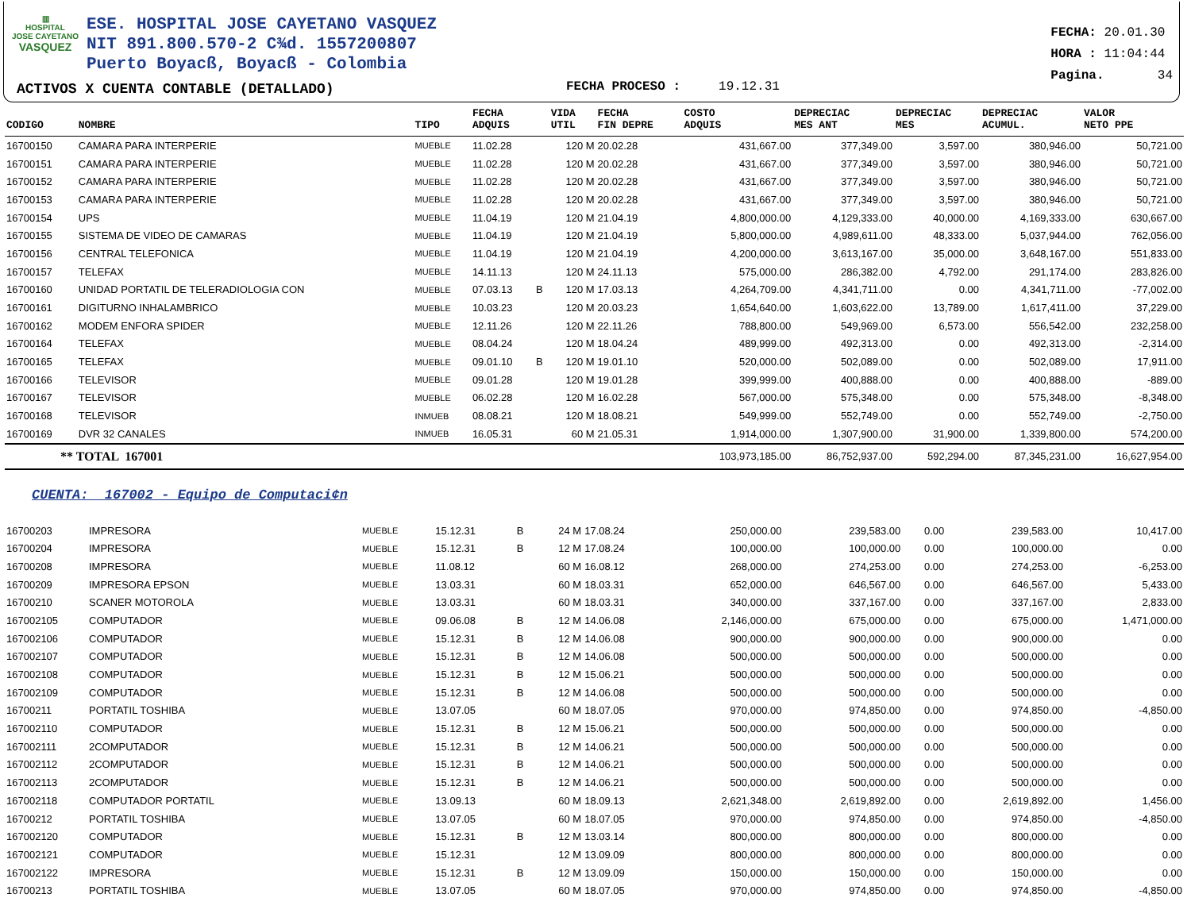▥
HOSPITAL
JOSE CAYETANO
VASQUEZ
ESE. HOSPITAL JOSE CAYETANO VASQUEZ
NIT 891.800.570-2 C¾d. 1557200807
Puerto Boyacß, Boyacß - Colombia
ACTIVOS X CUENTA CONTABLE (DETALLADO)
FECHA PROCESO : 19.12.31
FECHA: 20.01.30
HORA : 11:04:44
Pagina. 34
| CODIGO | NOMBRE | TIPO | FECHA ADQUIS | | VIDA UTIL | FECHA FIN DEPRE | COSTO ADQUIS | DEPRECIAC MES ANT | DEPRECIAC MES | DEPRECIAC ACUMUL. | VALOR NETO PPE |
| --- | --- | --- | --- | --- | --- | --- | --- | --- | --- | --- | --- |
| 16700150 | CAMARA PARA INTERPERIE | MUEBLE | 11.02.28 | | 120 M | 20.02.28 | 431,667.00 | 377,349.00 | 3,597.00 | 380,946.00 | 50,721.00 |
| 16700151 | CAMARA PARA INTERPERIE | MUEBLE | 11.02.28 | | 120 M | 20.02.28 | 431,667.00 | 377,349.00 | 3,597.00 | 380,946.00 | 50,721.00 |
| 16700152 | CAMARA PARA INTERPERIE | MUEBLE | 11.02.28 | | 120 M | 20.02.28 | 431,667.00 | 377,349.00 | 3,597.00 | 380,946.00 | 50,721.00 |
| 16700153 | CAMARA PARA INTERPERIE | MUEBLE | 11.02.28 | | 120 M | 20.02.28 | 431,667.00 | 377,349.00 | 3,597.00 | 380,946.00 | 50,721.00 |
| 16700154 | UPS | MUEBLE | 11.04.19 | | 120 M | 21.04.19 | 4,800,000.00 | 4,129,333.00 | 40,000.00 | 4,169,333.00 | 630,667.00 |
| 16700155 | SISTEMA DE VIDEO DE CAMARAS | MUEBLE | 11.04.19 | | 120 M | 21.04.19 | 5,800,000.00 | 4,989,611.00 | 48,333.00 | 5,037,944.00 | 762,056.00 |
| 16700156 | CENTRAL TELEFONICA | MUEBLE | 11.04.19 | | 120 M | 21.04.19 | 4,200,000.00 | 3,613,167.00 | 35,000.00 | 3,648,167.00 | 551,833.00 |
| 16700157 | TELEFAX | MUEBLE | 14.11.13 | | 120 M | 24.11.13 | 575,000.00 | 286,382.00 | 4,792.00 | 291,174.00 | 283,826.00 |
| 16700160 | UNIDAD PORTATIL DE TELERADIOLOGIA CON | MUEBLE | 07.03.13 | B | 120 M | 17.03.13 | 4,264,709.00 | 4,341,711.00 | 0.00 | 4,341,711.00 | -77,002.00 |
| 16700161 | DIGITURNO INHALAMBRICO | MUEBLE | 10.03.23 | | 120 M | 20.03.23 | 1,654,640.00 | 1,603,622.00 | 13,789.00 | 1,617,411.00 | 37,229.00 |
| 16700162 | MODEM ENFORA SPIDER | MUEBLE | 12.11.26 | | 120 M | 22.11.26 | 788,800.00 | 549,969.00 | 6,573.00 | 556,542.00 | 232,258.00 |
| 16700164 | TELEFAX | MUEBLE | 08.04.24 | | 120 M | 18.04.24 | 489,999.00 | 492,313.00 | 0.00 | 492,313.00 | -2,314.00 |
| 16700165 | TELEFAX | MUEBLE | 09.01.10 | B | 120 M | 19.01.10 | 520,000.00 | 502,089.00 | 0.00 | 502,089.00 | 17,911.00 |
| 16700166 | TELEVISOR | MUEBLE | 09.01.28 | | 120 M | 19.01.28 | 399,999.00 | 400,888.00 | 0.00 | 400,888.00 | -889.00 |
| 16700167 | TELEVISOR | MUEBLE | 06.02.28 | | 120 M | 16.02.28 | 567,000.00 | 575,348.00 | 0.00 | 575,348.00 | -8,348.00 |
| 16700168 | TELEVISOR | INMUEB | 08.08.21 | | 120 M | 18.08.21 | 549,999.00 | 552,749.00 | 0.00 | 552,749.00 | -2,750.00 |
| 16700169 | DVR 32 CANALES | INMUEB | 16.05.31 | | 60 M | 21.05.31 | 1,914,000.00 | 1,307,900.00 | 31,900.00 | 1,339,800.00 | 574,200.00 |
| ** TOTAL 167001 | | | | | | | 103,973,185.00 | 86,752,937.00 | 592,294.00 | 87,345,231.00 | 16,627,954.00 |
CUENTA: 167002 - Equipo de Computaci¢n
| 16700203 | IMPRESORA | MUEBLE | 15.12.31 | B | 24 M | 17.08.24 | 250,000.00 | 239,583.00 | 0.00 | 239,583.00 | 10,417.00 |
| 16700204 | IMPRESORA | MUEBLE | 15.12.31 | B | 12 M | 17.08.24 | 100,000.00 | 100,000.00 | 0.00 | 100,000.00 | 0.00 |
| 16700208 | IMPRESORA | MUEBLE | 11.08.12 | | 60 M | 16.08.12 | 268,000.00 | 274,253.00 | 0.00 | 274,253.00 | -6,253.00 |
| 16700209 | IMPRESORA EPSON | MUEBLE | 13.03.31 | | 60 M | 18.03.31 | 652,000.00 | 646,567.00 | 0.00 | 646,567.00 | 5,433.00 |
| 16700210 | SCANER MOTOROLA | MUEBLE | 13.03.31 | | 60 M | 18.03.31 | 340,000.00 | 337,167.00 | 0.00 | 337,167.00 | 2,833.00 |
| 167002105 | COMPUTADOR | MUEBLE | 09.06.08 | B | 12 M | 14.06.08 | 2,146,000.00 | 675,000.00 | 0.00 | 675,000.00 | 1,471,000.00 |
| 167002106 | COMPUTADOR | MUEBLE | 15.12.31 | B | 12 M | 14.06.08 | 900,000.00 | 900,000.00 | 0.00 | 900,000.00 | 0.00 |
| 167002107 | COMPUTADOR | MUEBLE | 15.12.31 | B | 12 M | 14.06.08 | 500,000.00 | 500,000.00 | 0.00 | 500,000.00 | 0.00 |
| 167002108 | COMPUTADOR | MUEBLE | 15.12.31 | B | 12 M | 15.06.21 | 500,000.00 | 500,000.00 | 0.00 | 500,000.00 | 0.00 |
| 167002109 | COMPUTADOR | MUEBLE | 15.12.31 | B | 12 M | 14.06.08 | 500,000.00 | 500,000.00 | 0.00 | 500,000.00 | 0.00 |
| 16700211 | PORTATIL TOSHIBA | MUEBLE | 13.07.05 | | 60 M | 18.07.05 | 970,000.00 | 974,850.00 | 0.00 | 974,850.00 | -4,850.00 |
| 167002110 | COMPUTADOR | MUEBLE | 15.12.31 | B | 12 M | 15.06.21 | 500,000.00 | 500,000.00 | 0.00 | 500,000.00 | 0.00 |
| 167002111 | 2COMPUTADOR | MUEBLE | 15.12.31 | B | 12 M | 14.06.21 | 500,000.00 | 500,000.00 | 0.00 | 500,000.00 | 0.00 |
| 167002112 | 2COMPUTADOR | MUEBLE | 15.12.31 | B | 12 M | 14.06.21 | 500,000.00 | 500,000.00 | 0.00 | 500,000.00 | 0.00 |
| 167002113 | 2COMPUTADOR | MUEBLE | 15.12.31 | B | 12 M | 14.06.21 | 500,000.00 | 500,000.00 | 0.00 | 500,000.00 | 0.00 |
| 167002118 | COMPUTADOR PORTATIL | MUEBLE | 13.09.13 | | 60 M | 18.09.13 | 2,621,348.00 | 2,619,892.00 | 0.00 | 2,619,892.00 | 1,456.00 |
| 16700212 | PORTATIL TOSHIBA | MUEBLE | 13.07.05 | | 60 M | 18.07.05 | 970,000.00 | 974,850.00 | 0.00 | 974,850.00 | -4,850.00 |
| 167002120 | COMPUTADOR | MUEBLE | 15.12.31 | B | 12 M | 13.03.14 | 800,000.00 | 800,000.00 | 0.00 | 800,000.00 | 0.00 |
| 167002121 | COMPUTADOR | MUEBLE | 15.12.31 | | 12 M | 13.09.09 | 800,000.00 | 800,000.00 | 0.00 | 800,000.00 | 0.00 |
| 167002122 | IMPRESORA | MUEBLE | 15.12.31 | B | 12 M | 13.09.09 | 150,000.00 | 150,000.00 | 0.00 | 150,000.00 | 0.00 |
| 16700213 | PORTATIL TOSHIBA | MUEBLE | 13.07.05 | | 60 M | 18.07.05 | 970,000.00 | 974,850.00 | 0.00 | 974,850.00 | -4,850.00 |